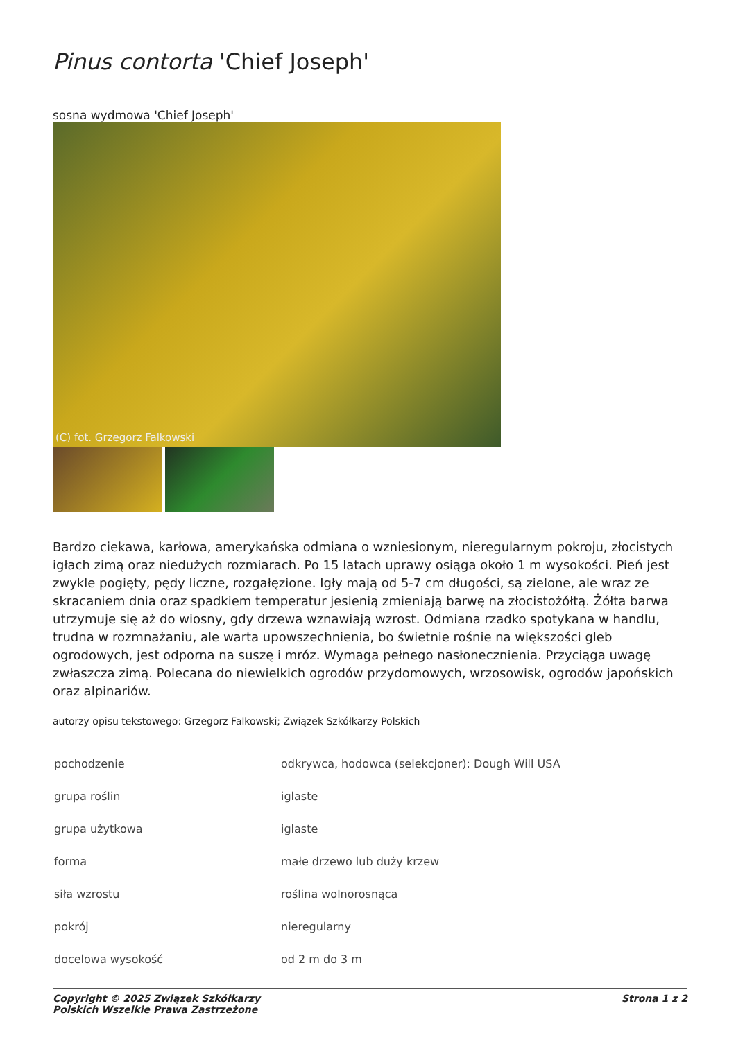Pinus contorta 'Chief Joseph'
sosna wydmowa 'Chief Joseph'
(C) fot. Grzegorz Falkowski
Bardzo ciekawa, karłowa, amerykańska odmiana o wzniesionym, nieregularnym pokroju, złocistych igłach zimą oraz niedużych rozmiarach. Po 15 latach uprawy osiąga około 1 m wysokości. Pień jest zwykle pogięty, pędy liczne, rozgałęzione. Igły mają od 5-7 cm długości, są zielone, ale wraz ze skracaniem dnia oraz spadkiem temperatur jesienią zmieniają barwę na złocistożółtą. Żółta barwa utrzymuje się aż do wiosny, gdy drzewa wznawiają wzrost. Odmiana rzadko spotykana w handlu, trudna w rozmnażaniu, ale warta upowszechnienia, bo świetnie rośnie na większości gleb ogrodowych, jest odporna na suszę i mróz. Wymaga pełnego nasłonecznienia. Przyciąga uwagę zwłaszcza zimą. Polecana do niewielkich ogrodów przydomowych, wrzosowisk, ogrodów japońskich oraz alpinariów.
autorzy opisu tekstowego: Grzegorz Falkowski; Związek Szkółkarzy Polskich
| pochodzenie | odkrywca, hodowca (selekcjoner): Dough Will USA |
| grupa roślin | iglaste |
| grupa użytkowa | iglaste |
| forma | małe drzewo lub duży krzew |
| siła wzrostu | roślina wolnorosnąca |
| pokrój | nieregularny |
| docelowa wysokość | od 2 m do 3 m |
Copyright © 2025 Związek Szkółkarzy
Polskich Wszelkie Prawa Zastrzeżone
Strona 1 z 2